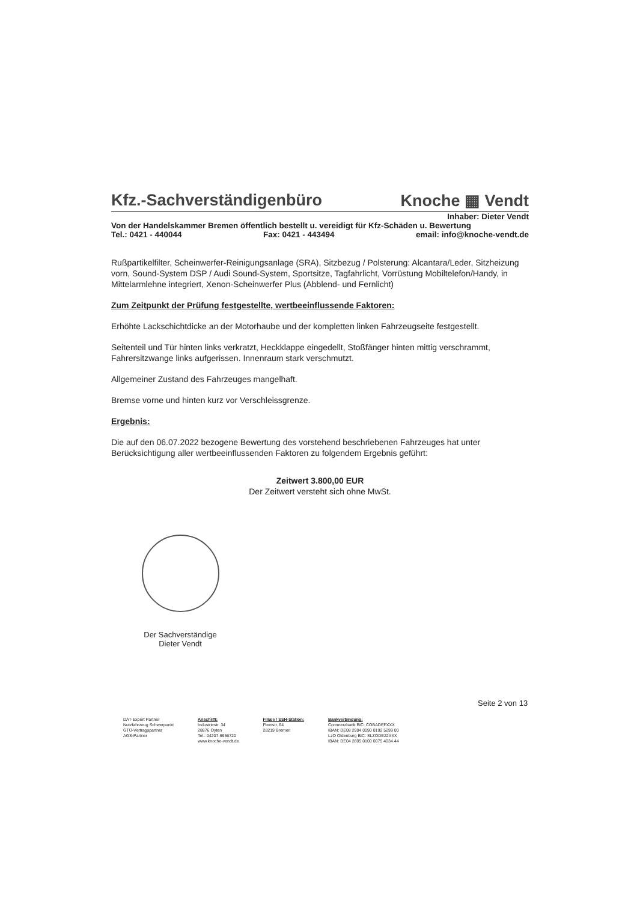Kfz.-Sachverständigenbüro Knoche ▦ Vendt
Inhaber: Dieter Vendt
Von der Handelskammer Bremen öffentlich bestellt u. vereidigt für Kfz-Schäden u. Bewertung
Tel.: 0421 - 440044 Fax: 0421 - 443494 email: info@knoche-vendt.de
Rußpartikelfilter, Scheinwerfer-Reinigungsanlage (SRA), Sitzbezug / Polsterung: Alcantara/Leder, Sitzheizung vorn, Sound-System DSP / Audi Sound-System, Sportsitze, Tagfahrlicht, Vorrüstung Mobiltelefon/Handy, in Mittelarmlehne integriert, Xenon-Scheinwerfer Plus (Abblend- und Fernlicht)
Zum Zeitpunkt der Prüfung festgestellte, wertbeeinflussende Faktoren:
Erhöhte Lackschichtdicke an der Motorhaube und der kompletten linken Fahrzeugseite festgestellt.
Seitenteil und Tür hinten links verkratzt, Heckklappe eingedellt, Stoßfänger hinten mittig verschrammt, Fahrersitzwange links aufgerissen. Innenraum stark verschmutzt.
Allgemeiner Zustand des Fahrzeuges mangelhaft.
Bremse vorne und hinten kurz vor Verschleissgrenze.
Ergebnis:
Die auf den 06.07.2022 bezogene Bewertung des vorstehend beschriebenen Fahrzeuges hat unter Berücksichtigung aller wertbeeinflussenden Faktoren zu folgendem Ergebnis geführt:
Zeitwert 3.800,00 EUR
Der Zeitwert versteht sich ohne MwSt.
Der Sachverständige
Dieter Vendt
Seite 2 von 13
DAT-Expert Partner
Nutzfahrzeug Schwerpunkt
GTÜ-Vertragspartner
AGS-Partner
Anschrift:
Industriestr. 34
28876 Oyten
Tel.: 04207-6956720
www.knoche-vendt.de
Filiale / SSH-Station:
Fleetstr. 64
28219 Bremen
Bankverbindung:
Commerzbank BIC: COBADEFXXX
IBAN: DE08 2904 0090 0192 5299 00
LzO Oldenburg BIC: SLZODE22XXX
IBAN: DE04 2805 0100 0075 4034 44